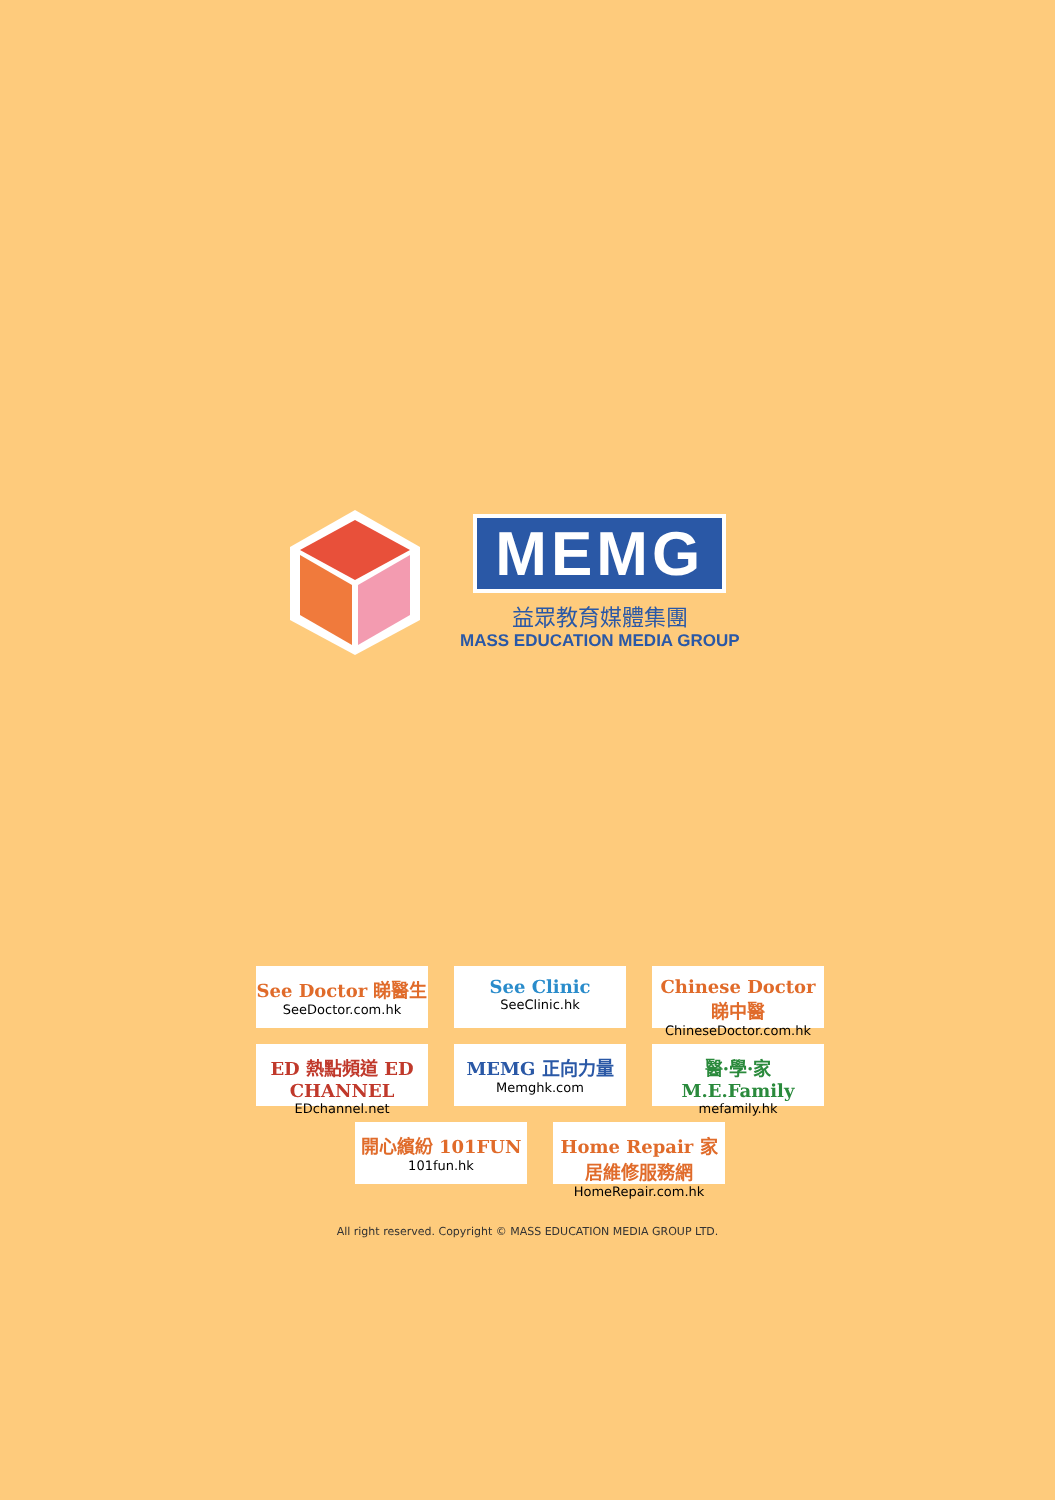MEMG
益眾教育媒體集團
MASS EDUCATION MEDIA GROUP
See Doctor 睇醫生
SeeDoctor.com.hk
See Clinic
SeeClinic.hk
Chinese Doctor 睇中醫
ChineseDoctor.com.hk
ED 熱點頻道 ED CHANNEL
EDchannel.net
MEMG 正向力量
Memghk.com
醫·學·家 M.E.Family
mefamily.hk
開心繽紛 101FUN
101fun.hk
Home Repair 家居維修服務網
HomeRepair.com.hk
All right reserved. Copyright © MASS EDUCATION MEDIA GROUP LTD.